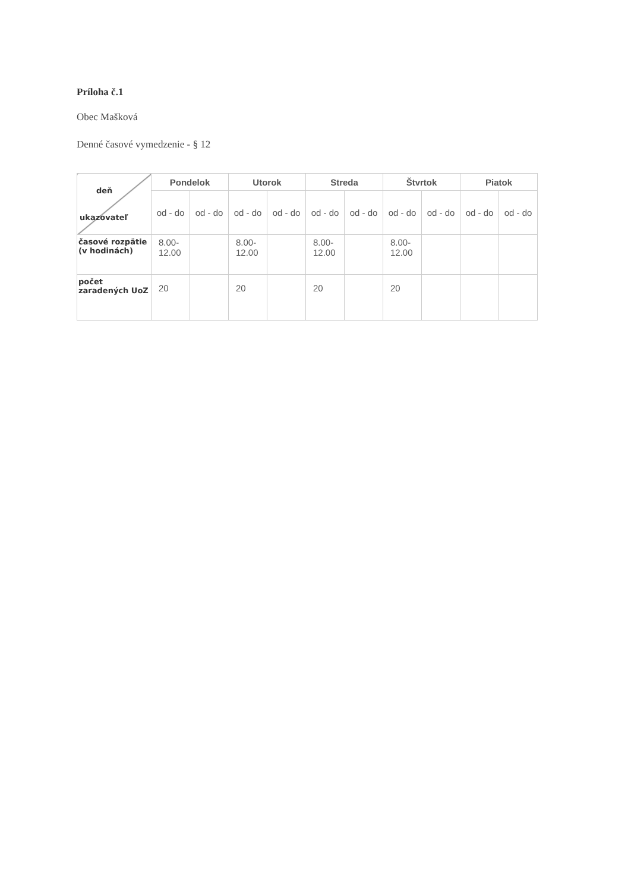Príloha č.1
Obec Mašková
Denné časové vymedzenie - § 12
| deň ukazovateľ | Pondelok | | Utorok | | Streda | | Štvrtok | | Piatok | |
| | od - do | od - do | od - do | od - do | od - do | od - do | od - do | od - do | od - do | od - do |
| časové rozpätie (v hodinách) | 8.00- 12.00 | | 8.00- 12.00 | | 8.00- 12.00 | | 8.00- 12.00 | | | |
| počet zaradených UoZ | 20 | | 20 | | 20 | | 20 | | | |